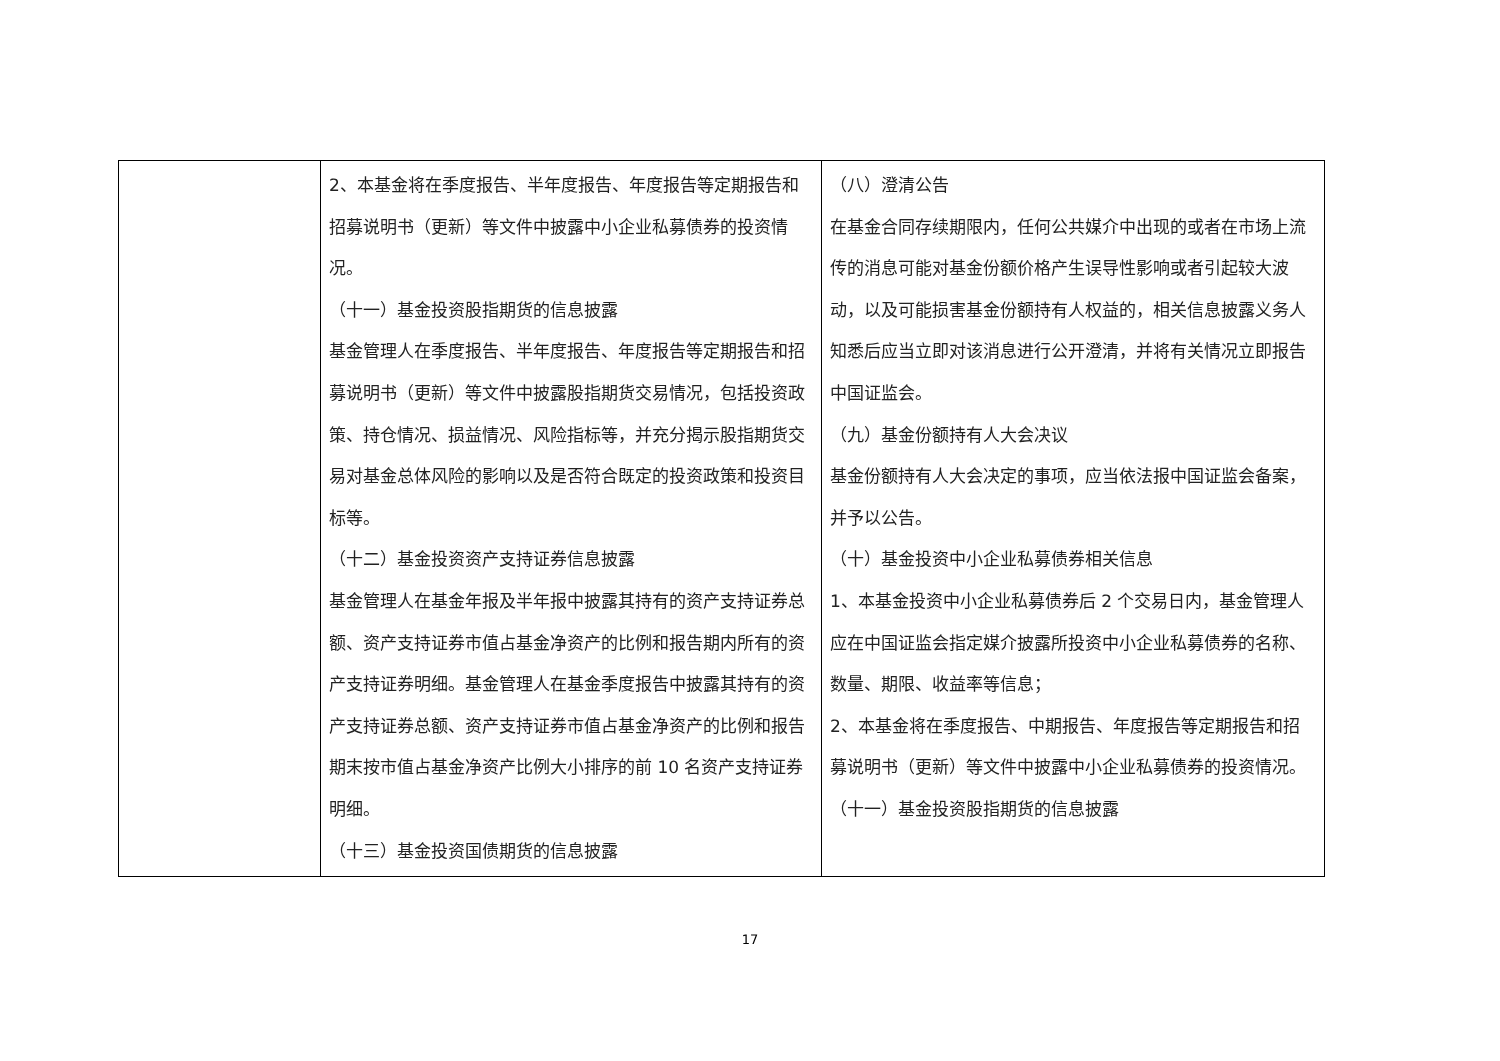| | 2、本基金将在季度报告、半年度报告、年度报告等定期报告和招募说明书（更新）等文件中披露中小企业私募债券的投资情况。 （十一）基金投资股指期货的信息披露 基金管理人在季度报告、半年度报告、年度报告等定期报告和招募说明书（更新）等文件中披露股指期货交易情况，包括投资政策、持仓情况、损益情况、风险指标等，并充分揭示股指期货交易对基金总体风险的影响以及是否符合既定的投资政策和投资目标等。 （十二）基金投资资产支持证券信息披露 基金管理人在基金年报及半年报中披露其持有的资产支持证券总额、资产支持证券市值占基金净资产的比例和报告期内所有的资产支持证券明细。基金管理人在基金季度报告中披露其持有的资产支持证券总额、资产支持证券市值占基金净资产的比例和报告期末按市值占基金净资产比例大小排序的前 10 名资产支持证券明细。 （十三）基金投资国债期货的信息披露 | （八）澄清公告 在基金合同存续期限内，任何公共媒介中出现的或者在市场上流传的消息可能对基金份额价格产生误导性影响或者引起较大波动，以及可能损害基金份额持有人权益的，相关信息披露义务人知悉后应当立即对该消息进行公开澄清，并将有关情况立即报告中国证监会。 （九）基金份额持有人大会决议 基金份额持有人大会决定的事项，应当依法报中国证监会备案，并予以公告。 （十）基金投资中小企业私募债券相关信息 1、本基金投资中小企业私募债券后 2 个交易日内，基金管理人应在中国证监会指定媒介披露所投资中小企业私募债券的名称、数量、期限、收益率等信息； 2、本基金将在季度报告、中期报告、年度报告等定期报告和招募说明书（更新）等文件中披露中小企业私募债券的投资情况。 （十一）基金投资股指期货的信息披露 |
17